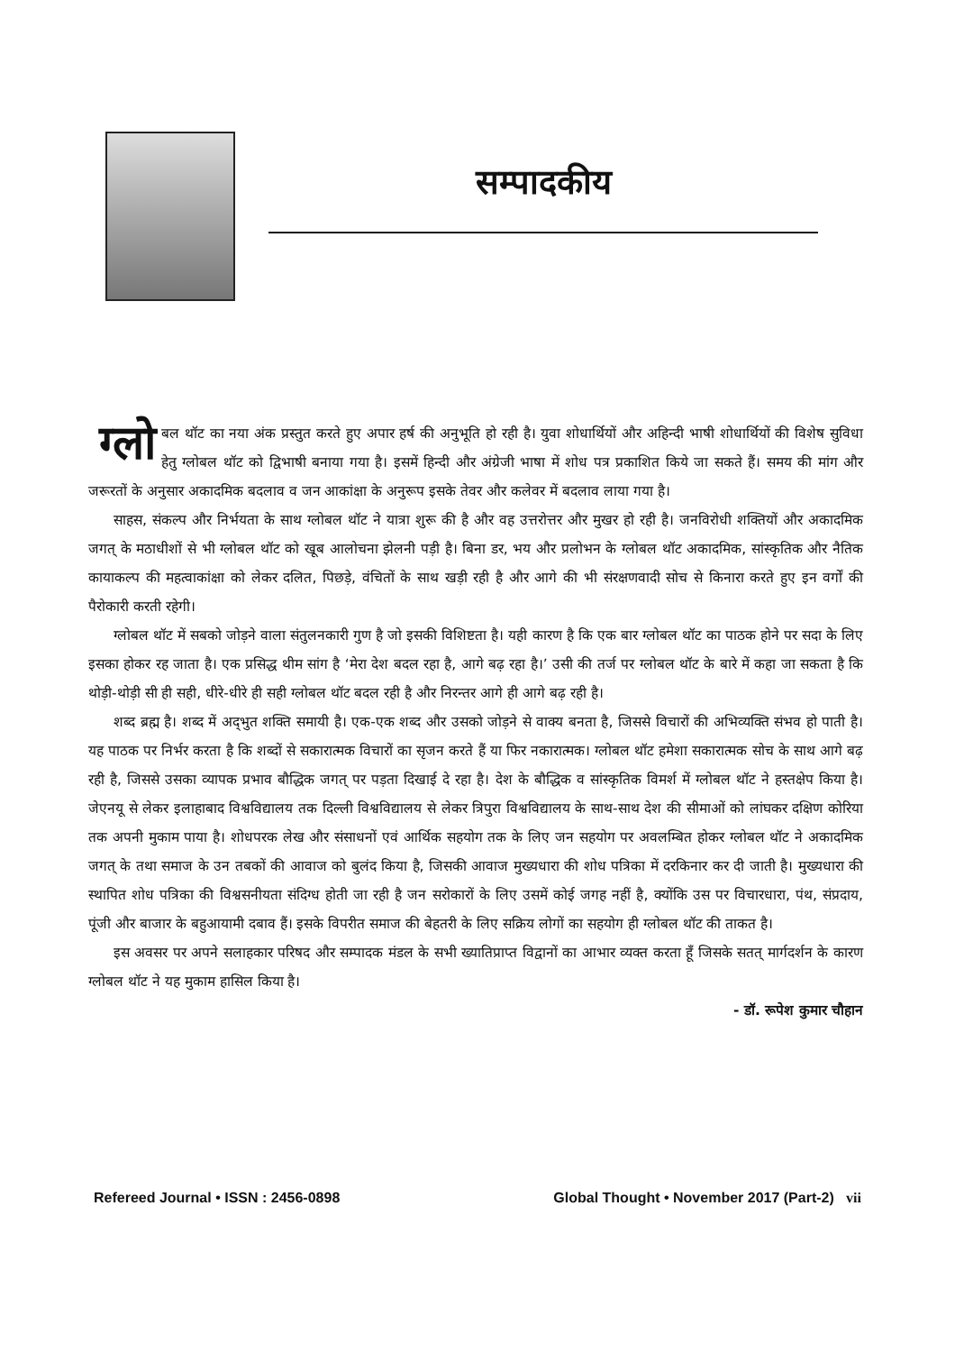सम्पादकीय
ग्लो बल थॉट का नया अंक प्रस्तुत करते हुए अपार हर्ष की अनुभूति हो रही है। युवा शोधार्थियों और अहिन्दी भाषी शोधार्थियों की विशेष सुविधा हेतु ग्लोबल थॉट को द्विभाषी बनाया गया है। इसमें हिन्दी और अंग्रेजी भाषा में शोध पत्र प्रकाशित किये जा सकते हैं। समय की मांग और जरूरतों के अनुसार अकादमिक बदलाव व जन आकांक्षा के अनुरूप इसके तेवर और कलेवर में बदलाव लाया गया है।
साहस, संकल्प और निर्भयता के साथ ग्लोबल थॉट ने यात्रा शुरू की है और वह उत्तरोत्तर और मुखर हो रही है। जनविरोधी शक्तियों और अकादमिक जगत् के मठाधीशों से भी ग्लोबल थॉट को खूब आलोचना झेलनी पड़ी है। बिना डर, भय और प्रलोभन के ग्लोबल थॉट अकादमिक, सांस्कृतिक और नैतिक कायाकल्प की महत्वाकांक्षा को लेकर दलित, पिछड़े, वंचितों के साथ खड़ी रही है और आगे की भी संरक्षणवादी सोच से किनारा करते हुए इन वर्गों की पैरोकारी करती रहेगी।
ग्लोबल थॉट में सबको जोड़ने वाला संतुलनकारी गुण है जो इसकी विशिष्टता है। यही कारण है कि एक बार ग्लोबल थॉट का पाठक होने पर सदा के लिए इसका होकर रह जाता है। एक प्रसिद्ध थीम सांग है ‘मेरा देश बदल रहा है, आगे बढ़ रहा है।’ उसी की तर्ज पर ग्लोबल थॉट के बारे में कहा जा सकता है कि थोड़ी-थोड़ी सी ही सही, धीरे-धीरे ही सही ग्लोबल थॉट बदल रही है और निरन्तर आगे ही आगे बढ़ रही है।
शब्द ब्रह्म है। शब्द में अद्‌भुत शक्ति समायी है। एक-एक शब्द और उसको जोड़ने से वाक्य बनता है, जिससे विचारों की अभिव्यक्ति संभव हो पाती है। यह पाठक पर निर्भर करता है कि शब्दों से सकारात्मक विचारों का सृजन करते हैं या फिर नकारात्मक। ग्लोबल थॉट हमेशा सकारात्मक सोच के साथ आगे बढ़ रही है, जिससे उसका व्यापक प्रभाव बौद्धिक जगत् पर पड़ता दिखाई दे रहा है। देश के बौद्धिक व सांस्कृतिक विमर्श में ग्लोबल थॉट ने हस्तक्षेप किया है। जेएनयू से लेकर इलाहाबाद विश्वविद्यालय तक दिल्ली विश्वविद्यालय से लेकर त्रिपुरा विश्वविद्यालय के साथ-साथ देश की सीमाओं को लांघकर दक्षिण कोरिया तक अपनी मुकाम पाया है। शोधपरक लेख और संसाधनों एवं आर्थिक सहयोग तक के लिए जन सहयोग पर अवलम्बित होकर ग्लोबल थॉट ने अकादमिक जगत् के तथा समाज के उन तबकों की आवाज को बुलंद किया है, जिसकी आवाज मुख्यधारा की शोध पत्रिका में दरकिनार कर दी जाती है। मुख्यधारा की स्थापित शोध पत्रिका की विश्वसनीयता संदिग्ध होती जा रही है जन सरोकारों के लिए उसमें कोई जगह नहीं है, क्योंकि उस पर विचारधारा, पंथ, संप्रदाय, पूंजी और बाजार के बहुआयामी दबाव हैं। इसके विपरीत समाज की बेहतरी के लिए सक्रिय लोगों का सहयोग ही ग्लोबल थॉट की ताकत है।
इस अवसर पर अपने सलाहकार परिषद और सम्पादक मंडल के सभी ख्यातिप्राप्त विद्वानों का आभार व्यक्त करता हूँ जिसके सतत् मार्गदर्शन के कारण ग्लोबल थॉट ने यह मुकाम हासिल किया है।
- डॉ. रूपेश कुमार चौहान
Refereed Journal • ISSN : 2456-0898 Global Thought • November 2017 (Part-2) vii